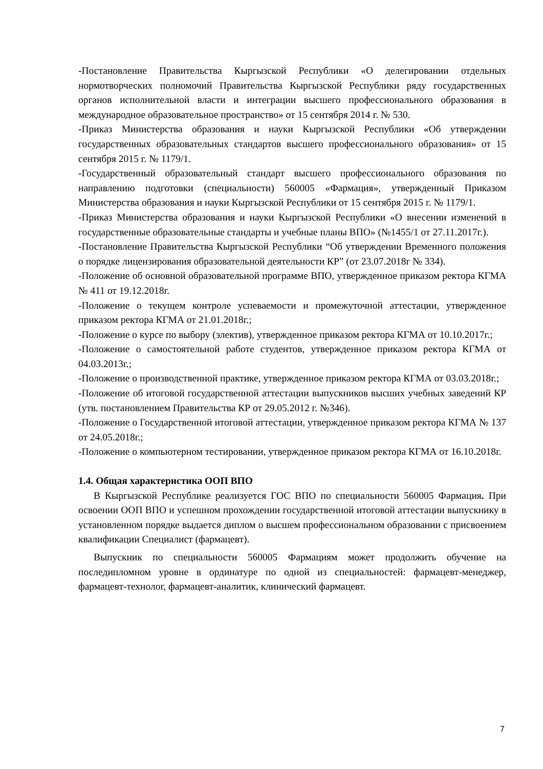-Постановление Правительства Кыргызской Республики «О делегировании отдельных нормотворческих полномочий Правительства Кыргызской Республики ряду государственных органов исполнительной власти и интеграции высшего профессионального образования в международное образовательное пространство» от 15 сентября 2014 г. № 530.
-Приказ Министерства образования и науки Кыргызской Республики «Об утверждении государственных образовательных стандартов высшего профессионального образования» от 15 сентября 2015 г. № 1179/1.
-Государственный образовательный стандарт высшего профессионального образования по направлению подготовки (специальности) 560005 «Фармация», утвержденный Приказом Министерства образования и науки Кыргызской Республики от 15 сентября 2015 г. № 1179/1.
-Приказ Министерства образования и науки Кыргызской Республики «О внесении изменений в государственные образовательные стандарты и учебные планы ВПО» (№1455/1 от 27.11.2017г.).
-Постановление Правительства Кыргызской Республики “Об утверждении Временного положения о порядке лицензирования образовательной деятельности КР” (от 23.07.2018г № 334).
-Положение об основной образовательной программе ВПО, утвержденное приказом ректора КГМА № 411 от 19.12.2018г.
-Положение о текущем контроле успеваемости и промежуточной аттестации, утвержденное приказом ректора КГМА от 21.01.2018г.;
-Положение о курсе по выбору (электив), утвержденное приказом ректора КГМА от 10.10.2017г.;
-Положение о самостоятельной работе студентов, утвержденное приказом ректора КГМА от 04.03.2013г.;
-Положение о производственной практике, утвержденное приказом ректора КГМА от 03.03.2018г.;
-Положение об итоговой государственной аттестации выпускников высших учебных заведений КР (утв. постановлением Правительства КР от 29.05.2012 г. №346).
-Положение о Государственной итоговой аттестации, утвержденное приказом ректора КГМА № 137 от 24.05.2018г.;
-Положение о компьютерном тестировании, утвержденное приказом ректора КГМА от 16.10.2018г.
1.4. Общая характеристика ООП ВПО
В Кыргызской Республике реализуется ГОС ВПО по специальности 560005 Фармация. При освоении ООП ВПО и успешном прохождении государственной итоговой аттестации выпускнику в установленном порядке выдается диплом о высшем профессиональном образовании с присвоением квалификации Специалист (фармацевт).
Выпускник по специальности 560005 Фармациям может продолжить обучение на последипломном уровне в ординатуре по одной из специальностей: фармацевт-менеджер, фармацевт-технолог, фармацевт-аналитик, клинический фармацевт.
7